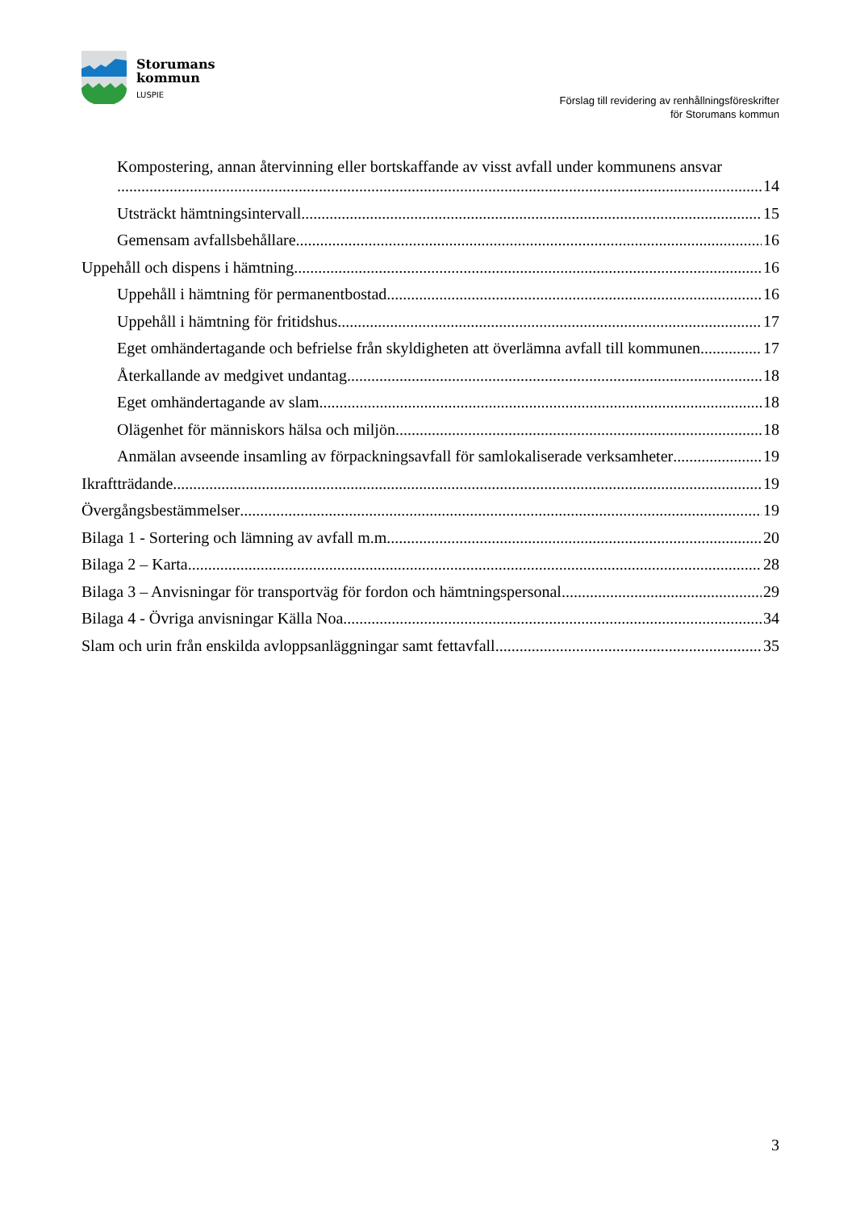Storumans
kommun
LUSPIE
Förslag till revidering av renhållningsföreskrifter
för Storumans kommun
Kompostering, annan återvinning eller bortskaffande av visst avfall under kommunens ansvar
14
Utsträckt hämtningsintervall 15
Gemensam avfallsbehållare 16
Uppehåll och dispens i hämtning 16
Uppehåll i hämtning för permanentbostad 16
Uppehåll i hämtning för fritidshus 17
Eget omhändertagande och befrielse från skyldigheten att överlämna avfall till kommunen 17
Återkallande av medgivet undantag 18
Eget omhändertagande av slam 18
Olägenhet för människors hälsa och miljön 18
Anmälan avseende insamling av förpackningsavfall för samlokaliserade verksamheter 19
Ikraftträdande 19
Övergångsbestämmelser 19
Bilaga 1 - Sortering och lämning av avfall m.m. 20
Bilaga 2 – Karta 28
Bilaga 3 – Anvisningar för transportväg för fordon och hämtningspersonal 29
Bilaga 4 - Övriga anvisningar Källa Noa 34
Slam och urin från enskilda avloppsanläggningar samt fettavfall 35
3